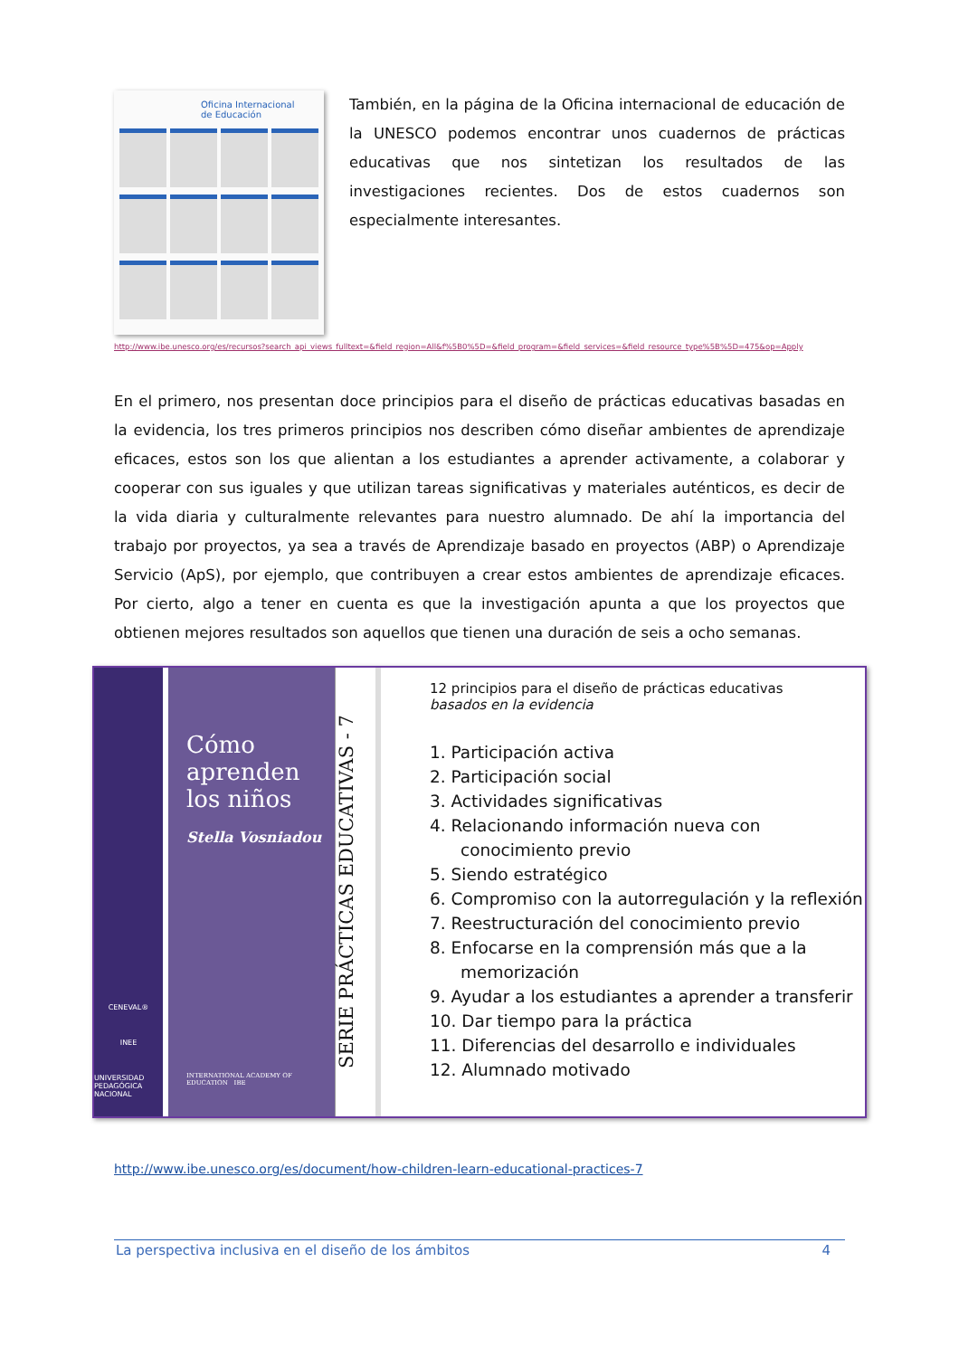Oficina Internacional
de Educación
También, en la página de la Oficina internacional de educación de la UNESCO podemos encontrar unos cuadernos de prácticas educativas que nos sintetizan los resultados de las investigaciones recientes. Dos de estos cuadernos son especialmente interesantes.
http://www.ibe.unesco.org/es/recursos?search_api_views_fulltext=&field_region=All&f%5B0%5D=&field_program=&field_services=&field_resource_type%5B%5D=475&op=Apply
En el primero, nos presentan doce principios para el diseño de prácticas educativas basadas en la evidencia, los tres primeros principios nos describen cómo diseñar ambientes de aprendizaje eficaces, estos son los que alientan a los estudiantes a aprender activamente, a colaborar y cooperar con sus iguales y que utilizan tareas significativas y materiales auténticos, es decir de la vida diaria y culturalmente relevantes para nuestro alumnado. De ahí la importancia del trabajo por proyectos, ya sea a través de Aprendizaje basado en proyectos (ABP) o Aprendizaje Servicio (ApS), por ejemplo, que contribuyen a crear estos ambientes de aprendizaje eficaces. Por cierto, algo a tener en cuenta es que la investigación apunta a que los proyectos que obtienen mejores resultados son aquellos que tienen una duración de seis a ocho semanas.
CENEVAL®
INEE
UNIVERSIDAD PEDAGÓGICA NACIONAL
Cómo aprenden los niños
Stella Vosniadou
INTERNATIONAL ACADEMY OF EDUCATION IBE
SERIE PRÁCTICAS EDUCATIVAS - 7
12 principios para el diseño de prácticas educativas
basados en la evidencia
1. Participación activa
2. Participación social
3. Actividades significativas
4. Relacionando información nueva con conocimiento previo
5. Siendo estratégico
6. Compromiso con la autorregulación y la reflexión
7. Reestructuración del conocimiento previo
8. Enfocarse en la comprensión más que a la memorización
9. Ayudar a los estudiantes a aprender a transferir
10. Dar tiempo para la práctica
11. Diferencias del desarrollo e individuales
12. Alumnado motivado
http://www.ibe.unesco.org/es/document/how-children-learn-educational-practices-7
La perspectiva inclusiva en el diseño de los ámbitos 4